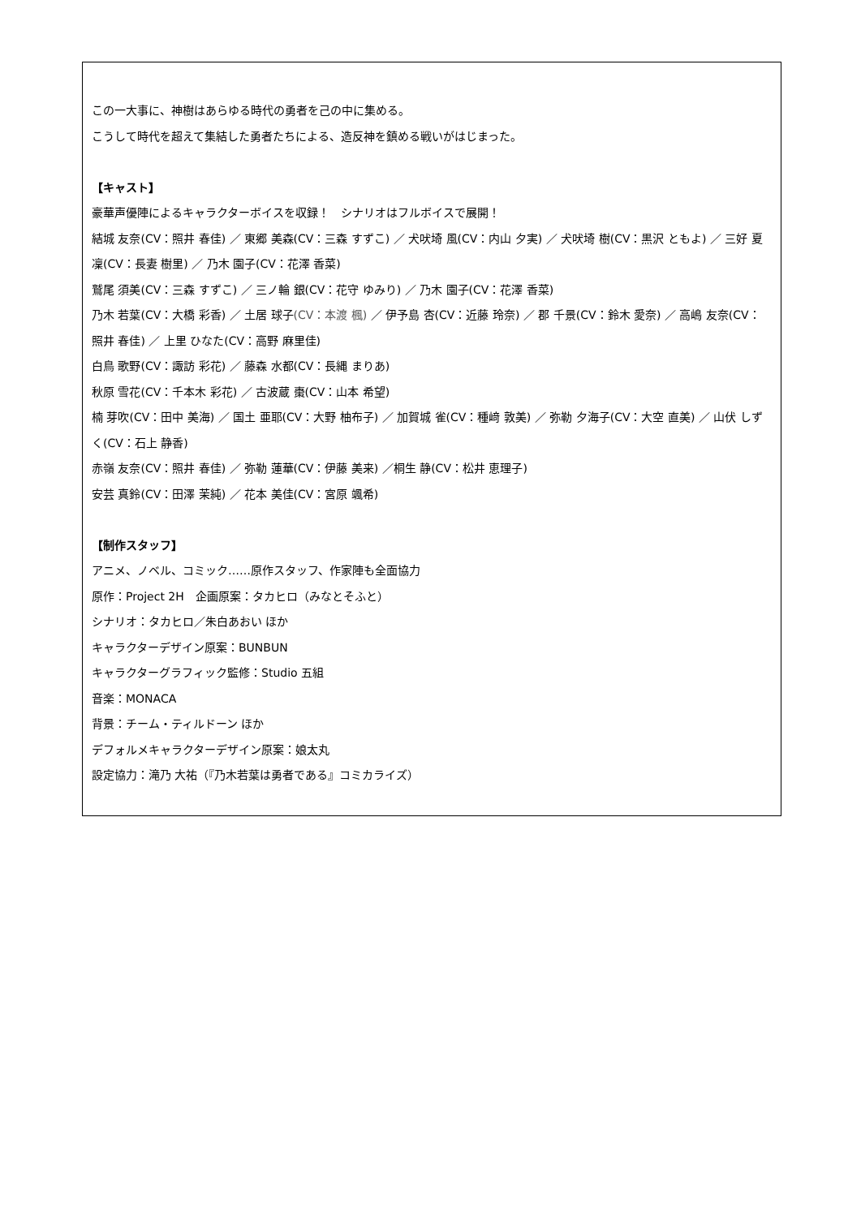この一大事に、神樹はあらゆる時代の勇者を己の中に集める。
こうして時代を超えて集結した勇者たちによる、造反神を鎮める戦いがはじまった。
【キャスト】
豪華声優陣によるキャラクターボイスを収録！　シナリオはフルボイスで展開！
結城 友奈(CV：照井 春佳) ／ 東郷 美森(CV：三森 すずこ) ／ 犬吠埼 風(CV：内山 夕実) ／ 犬吠埼 樹(CV：黒沢 ともよ) ／ 三好 夏凜(CV：長妻 樹里) ／ 乃木 園子(CV：花澤 香菜)
鷲尾 須美(CV：三森 すずこ) ／ 三ノ輪 銀(CV：花守 ゆみり) ／ 乃木 園子(CV：花澤 香菜)
乃木 若葉(CV：大橋 彩香) ／ 土居 球子(CV：本渡 楓) ／ 伊予島 杏(CV：近藤 玲奈) ／ 郡 千景(CV：鈴木 愛奈) ／ 高嶋 友奈(CV：照井 春佳) ／ 上里 ひなた(CV：高野 麻里佳)
白鳥 歌野(CV：諏訪 彩花) ／ 藤森 水都(CV：長縄 まりあ)
秋原 雪花(CV：千本木 彩花) ／ 古波蔵 棗(CV：山本 希望)
楠 芽吹(CV：田中 美海) ／ 国土 亜耶(CV：大野 柚布子) ／ 加賀城 雀(CV：種﨑 敦美) ／ 弥勒 夕海子(CV：大空 直美) ／ 山伏 しずく(CV：石上 静香)
赤嶺 友奈(CV：照井 春佳) ／ 弥勒 蓮華(CV：伊藤 美来) ／桐生 静(CV：松井 恵理子)
安芸 真鈴(CV：田澤 茉純) ／ 花本 美佳(CV：宮原 颯希)
【制作スタッフ】
アニメ、ノベル、コミック……原作スタッフ、作家陣も全面協力
原作：Project 2H　企画原案：タカヒロ（みなとそふと）
シナリオ：タカヒロ／朱白あおい ほか
キャラクターデザイン原案：BUNBUN
キャラクターグラフィック監修：Studio 五組
音楽：MONACA
背景：チーム・ティルドーン ほか
デフォルメキャラクターデザイン原案：娘太丸
設定協力：滝乃 大祐（『乃木若葉は勇者である』コミカライズ）